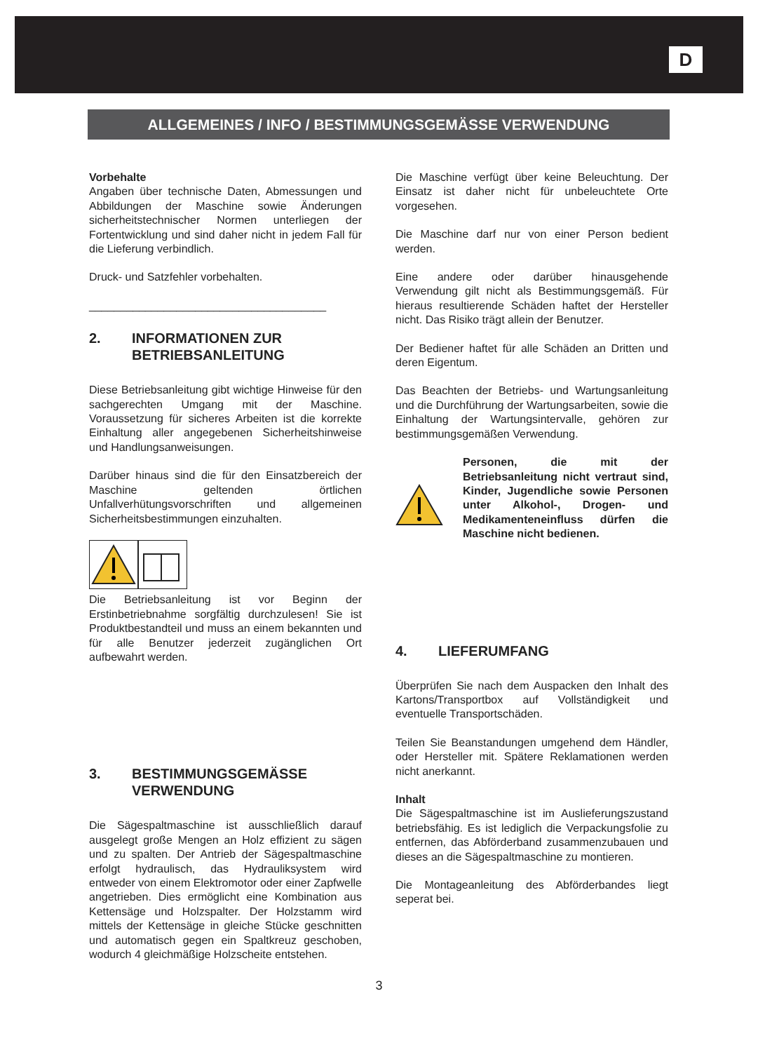D
ALLGEMEINES / INFO / BESTIMMUNGSGEMÄSSE VERWENDUNG
Vorbehalte
Angaben über technische Daten, Abmessungen und Abbildungen der Maschine sowie Änderungen sicherheitstechnischer Normen unterliegen der Fortentwicklung und sind daher nicht in jedem Fall für die Lieferung verbindlich.
Druck- und Satzfehler vorbehalten.
______________________________________
2. INFORMATIONEN ZUR BETRIEBSANLEITUNG
Diese Betriebsanleitung gibt wichtige Hinweise für den sachgerechten Umgang mit der Maschine. Voraussetzung für sicheres Arbeiten ist die korrekte Einhaltung aller angegebenen Sicherheitshinweise und Handlungsanweisungen.
Darüber hinaus sind die für den Einsatzbereich der Maschine geltenden örtlichen Unfallverhütungsvorschriften und allgemeinen Sicherheitsbestimmungen einzuhalten.
Die Betriebsanleitung ist vor Beginn der Erstinbetriebnahme sorgfältig durchzulesen! Sie ist Produktbestandteil und muss an einem bekannten und für alle Benutzer jederzeit zugänglichen Ort aufbewahrt werden.
3. BESTIMMUNGSGEMÄSSE VERWENDUNG
Die Sägespaltmaschine ist ausschließlich darauf ausgelegt große Mengen an Holz effizient zu sägen und zu spalten. Der Antrieb der Sägespaltmaschine erfolgt hydraulisch, das Hydrauliksystem wird entweder von einem Elektromotor oder einer Zapfwelle angetrieben. Dies ermöglicht eine Kombination aus Kettensäge und Holzspalter. Der Holzstamm wird mittels der Kettensäge in gleiche Stücke geschnitten und automatisch gegen ein Spaltkreuz geschoben, wodurch 4 gleichmäßige Holzscheite entstehen.
Die Maschine verfügt über keine Beleuchtung. Der Einsatz ist daher nicht für unbeleuchtete Orte vorgesehen.
Die Maschine darf nur von einer Person bedient werden.
Eine andere oder darüber hinausgehende Verwendung gilt nicht als Bestimmungsgemäß. Für hieraus resultierende Schäden haftet der Hersteller nicht. Das Risiko trägt allein der Benutzer.
Der Bediener haftet für alle Schäden an Dritten und deren Eigentum.
Das Beachten der Betriebs- und Wartungsanleitung und die Durchführung der Wartungsarbeiten, sowie die Einhaltung der Wartungsintervalle, gehören zur bestimmungsgemäßen Verwendung.
Personen, die mit der Betriebsanleitung nicht vertraut sind, Kinder, Jugendliche sowie Personen unter Alkohol-, Drogen- und Medikamenteneinfluss dürfen die Maschine nicht bedienen.
4. LIEFERUMFANG
Überprüfen Sie nach dem Auspacken den Inhalt des Kartons/Transportbox auf Vollständigkeit und eventuelle Transportschäden.
Teilen Sie Beanstandungen umgehend dem Händler, oder Hersteller mit. Spätere Reklamationen werden nicht anerkannt.
Inhalt
Die Sägespaltmaschine ist im Auslieferungszustand betriebsfähig. Es ist lediglich die Verpackungsfolie zu entfernen, das Abförderband zusammenzubauen und dieses an die Sägespaltmaschine zu montieren.
Die Montageanleitung des Abförderbandes liegt seperat bei.
3